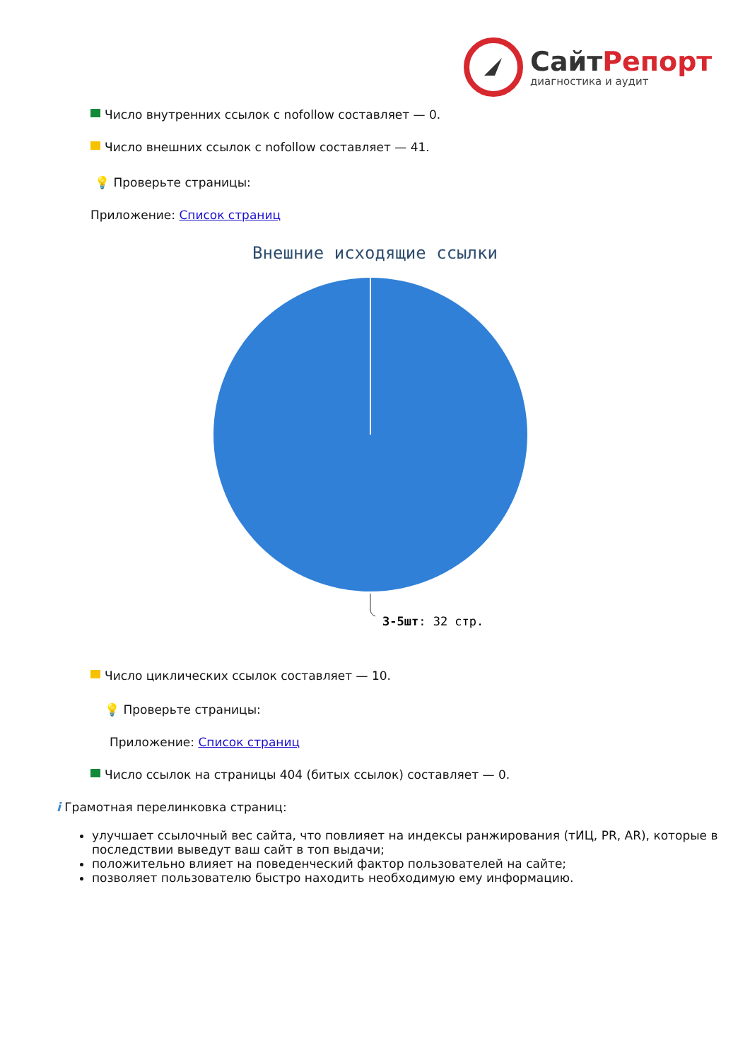СайтРепорт
диагностика и аудит
Число внутренних ссылок с nofollow составляет — 0.
Число внешних ссылок с nofollow составляет — 41.
💡 Проверьте страницы:
Приложение: Список страниц
Внешние исходящие ссылки
3-5шт: 32 стр.
Число циклических ссылок составляет — 10.
💡 Проверьте страницы:
Приложение: Список страниц
Число ссылок на страницы 404 (битых ссылок) составляет — 0.
i Грамотная перелинковка страниц:
улучшает ссылочный вес сайта, что повлияет на индексы ранжирования (тИЦ, PR, AR), которые в последствии выведут ваш сайт в топ выдачи;
положительно влияет на поведенческий фактор пользователей на сайте;
позволяет пользователю быстро находить необходимую ему информацию.